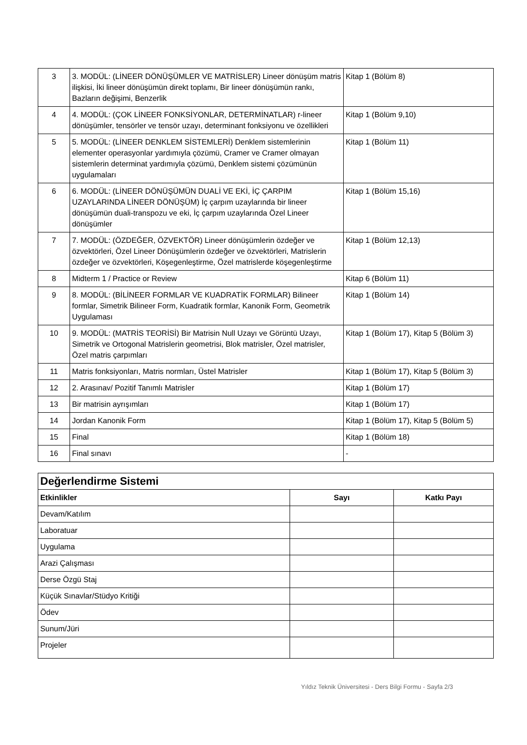| 3 | 3. MODÜL: (LİNEER DÖNÜŞÜMLER VE MATRİSLER) Lineer dönüşüm matris ilişkisi, İki lineer dönüşümün direkt toplamı, Bir lineer dönüşümün rankı, Bazların değişimi, Benzerlik | Kitap 1 (Bölüm 8) |
| 4 | 4. MODÜL: (ÇOK LİNEER FONKSİYONLAR, DETERMİNATLAR) r-lineer dönüşümler, tensörler ve tensör uzayı, determinant fonksiyonu ve özellikleri | Kitap 1 (Bölüm 9,10) |
| 5 | 5. MODÜL: (LİNEER DENKLEM SİSTEMLERİ) Denklem sistemlerinin elementer operasyonlar yardımıyla çözümü, Cramer ve Cramer olmayan sistemlerin determinat yardımıyla çözümü, Denklem sistemi çözümünün uygulamaları | Kitap 1 (Bölüm 11) |
| 6 | 6. MODÜL: (LİNEER DÖNÜŞÜMÜN DUALİ VE EKİ, İÇ ÇARPIM UZAYLARINDA LİNEER DÖNÜŞÜM) İç çarpım uzaylarında bir lineer dönüşümün duali-transpozu ve eki, İç çarpım uzaylarında Özel Lineer dönüşümler | Kitap 1 (Bölüm 15,16) |
| 7 | 7. MODÜL: (ÖZDEĞER, ÖZVEKTÖR) Lineer dönüşümlerin özdeğer ve özvektörleri, Özel Lineer Dönüşümlerin özdeğer ve özvektörleri, Matrislerin özdeğer ve özvektörleri, Köşegenleştirme, Özel matrislerde köşegenleştirme | Kitap 1 (Bölüm 12,13) |
| 8 | Midterm 1 / Practice or Review | Kitap 6 (Bölüm 11) |
| 9 | 8. MODÜL: (BİLİNEER FORMLAR VE KUADRATİK FORMLAR) Bilineer formlar, Simetrik Bilineer Form, Kuadratik formlar, Kanonik Form, Geometrik Uygulaması | Kitap 1 (Bölüm 14) |
| 10 | 9. MODÜL: (MATRİS TEORİSİ) Bir Matrisin Null Uzayı ve Görüntü Uzayı, Simetrik ve Ortogonal Matrislerin geometrisi, Blok matrisler, Özel matrisler, Özel matris çarpımları | Kitap 1 (Bölüm 17), Kitap 5 (Bölüm 3) |
| 11 | Matris fonksiyonları, Matris normları, Üstel Matrisler | Kitap 1 (Bölüm 17), Kitap 5 (Bölüm 3) |
| 12 | 2. Arasınav/ Pozitif Tanımlı Matrisler | Kitap 1 (Bölüm 17) |
| 13 | Bir matrisin ayrışımları | Kitap 1 (Bölüm 17) |
| 14 | Jordan Kanonik Form | Kitap 1 (Bölüm 17), Kitap 5 (Bölüm 5) |
| 15 | Final | Kitap 1 (Bölüm 18) |
| 16 | Final sınavı | - |
| Değerlendirme Sistemi | | |
| --- | --- | --- |
| Etkinlikler | Sayı | Katkı Payı |
| Devam/Katılım | | |
| Laboratuar | | |
| Uygulama | | |
| Arazi Çalışması | | |
| Derse Özgü Staj | | |
| Küçük Sınavlar/Stüdyo Kritiği | | |
| Ödev | | |
| Sunum/Jüri | | |
| Projeler | | |
Yıldız Teknik Üniversitesi - Ders Bilgi Formu - Sayfa 2/3